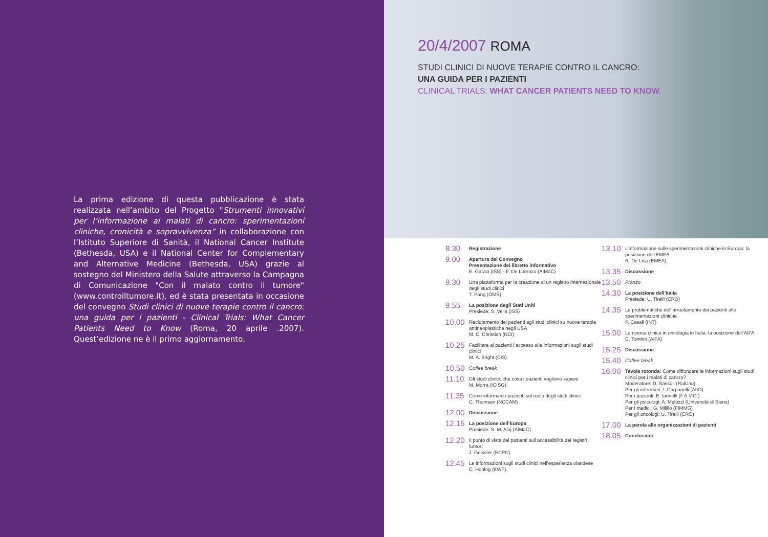La prima edizione di questa pubblicazione è stata realizzata nell’ambito del Progetto "Strumenti innovativi per l’informazione ai malati di cancro: sperimentazioni cliniche, cronicità e sopravvivenza” in collaborazione con l’Istituto Superiore di Sanità, il National Cancer Institute (Bethesda, USA) e il National Center for Complementary and Alternative Medicine (Bethesda, USA) grazie al sostegno del Ministero della Salute attraverso la Campagna di Comunicazione "Con il malato contro il tumore" (www.controiltumore.it), ed è stata presentata in occasione del convegno Studi clinici di nuove terapie contro il cancro: una guida per i pazienti - Clinical Trials: What Cancer Patients Need to Know (Roma, 20 aprile .2007). Quest’edizione ne è il primo aggiornamento.
20/4/2007 ROMA
STUDI CLINICI DI NUOVE TERAPIE CONTRO IL CANCRO:
UNA GUIDA PER I PAZIENTI
CLINICAL TRIALS: WHAT CANCER PATIENTS NEED TO KNOW.
8.30
Registrazione
9.00
Apertura del Convegno
Presentazione del libretto informativo
E. Garaci (ISS) - F. De Lorenzo (AIMaC)
9.30
Una piattaforma per la creazione di un registro internazionale degli studi clinici
T. Pang (OMS)
9.55
La posizione degli Stati Uniti
Presiede: S. Vella (ISS)
10.00
Reclutamento dei pazienti agli studi clinici su nuove terapie antineoplastiche negli USA
M. C. Christian (NCI)
10.25
Facilitare ai pazienti l’accesso alle informazioni sugli studi clinici
M. A. Bright (CIS)
10.50
Coffee break
11.10
Gli studi clinici: che cosa i pazienti vogliono sapere
M. Morra (ICISG)
11.35
Come informare i pazienti sul ruolo degli studi clinici
C. Thomsen (NCCAM)
12.00
Discussione
12.15
La posizione dell’Europa
Presiede: S. M. Aloj (AIMaC)
12.20
Il punto di vista dei pazienti sull’accessibilità dei registri tumori
J. Geissler (ECPC)
12.45
Le informazioni sugli studi clinici nell’esperienza olandese
C. Honing (KWF)
13.10
L’informazione sulle sperimentazioni cliniche in Europa: la posizione dell’EMEA
R. De Lisa (EMEA)
13.35
Discussione
13.50
Pranzo
14.30
La posizione dell’Italia
Presiede: U. Tirelli (CRO)
14.35
Le problematiche dell’arruolamento dei pazienti alle sperimentazioni cliniche
P. Casali (INT)
15.00
La ricerca clinica in oncologia in Italia: la posizione dell’AIFA
C. Tomino (AIFA)
15.25
Discussione
15.40
Coffee break
16.00
Tavola rotonda: Come diffondere le informazioni sugli studi clinici per i malati di cancro?
Moderatore: D. Sassoli (RaiUno)
Per gli infermieri: I. Carpanelli (AIIO)
Per i pazienti: E. Iannelli (F.A.V.O.)
Per gli psicologi: A. Meluzzi (Università di Siena)
Per i medici: G. Milillo (FIMMG)
Per gli oncologi: U. Tirelli (CRO)
17.00
La parola alle organizzazioni di pazienti
18.05
Conclusioni